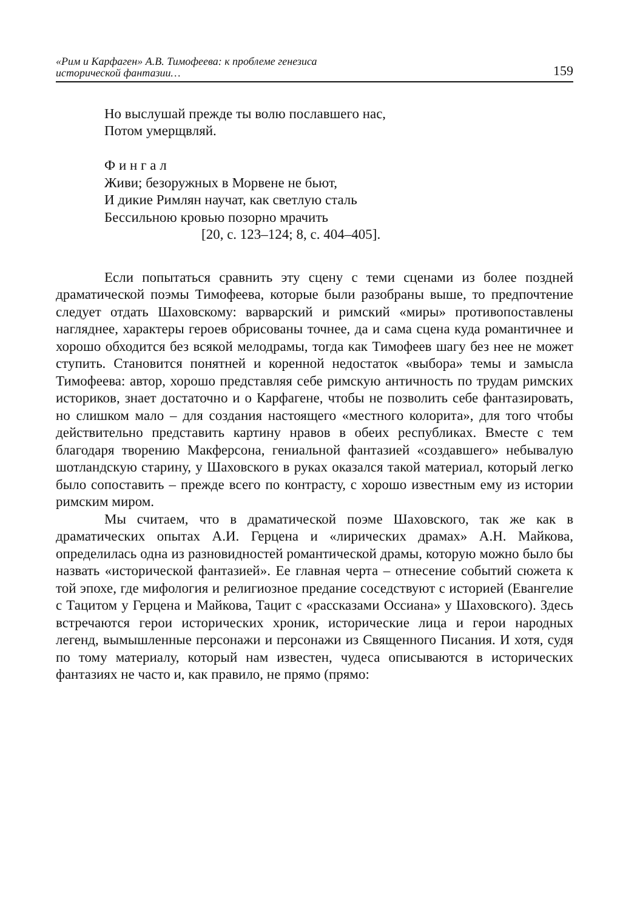«Рим и Карфаген» А.В. Тимофеева: к проблеме генезиса
исторической фантазии… 159
Но выслушай прежде ты волю пославшего нас,
Потом умерщвляй.
Ф и н г а л
Живи; безоружных в Морвене не бьют,
И дикие Римлян научат, как светлую сталь
Бессильною кровью позорно мрачить
[20, с. 123–124; 8, с. 404–405].
Если попытаться сравнить эту сцену с теми сценами из более поздней драматической поэмы Тимофеева, которые были разобраны выше, то предпочтение следует отдать Шаховскому: варварский и римский «миры» противопоставлены нагляднее, характеры героев обрисованы точнее, да и сама сцена куда романтичнее и хорошо обходится без всякой мелодрамы, тогда как Тимофеев шагу без нее не может ступить. Становится понятней и коренной недостаток «выбора» темы и замысла Тимофеева: автор, хорошо представляя себе римскую античность по трудам римских историков, знает достаточно и о Карфагене, чтобы не позволить себе фантазировать, но слишком мало – для создания настоящего «местного колорита», для того чтобы действительно представить картину нравов в обеих республиках. Вместе с тем благодаря творению Макферсона, гениальной фантазией «создавшего» небывалую шотландскую старину, у Шаховского в руках оказался такой материал, который легко было сопоставить – прежде всего по контрасту, с хорошо известным ему из истории римским миром.
Мы считаем, что в драматической поэме Шаховского, так же как в драматических опытах А.И. Герцена и «лирических драмах» А.Н. Майкова, определилась одна из разновидностей романтической драмы, которую можно было бы назвать «исторической фантазией». Ее главная черта – отнесение событий сюжета к той эпохе, где мифология и религиозное предание соседствуют с историей (Евангелие с Тацитом у Герцена и Майкова, Тацит с «рассказами Оссиана» у Шаховского). Здесь встречаются герои исторических хроник, исторические лица и герои народных легенд, вымышленные персонажи и персонажи из Священного Писания. И хотя, судя по тому материалу, который нам известен, чудеса описываются в исторических фантазиях не часто и, как правило, не прямо (прямо: